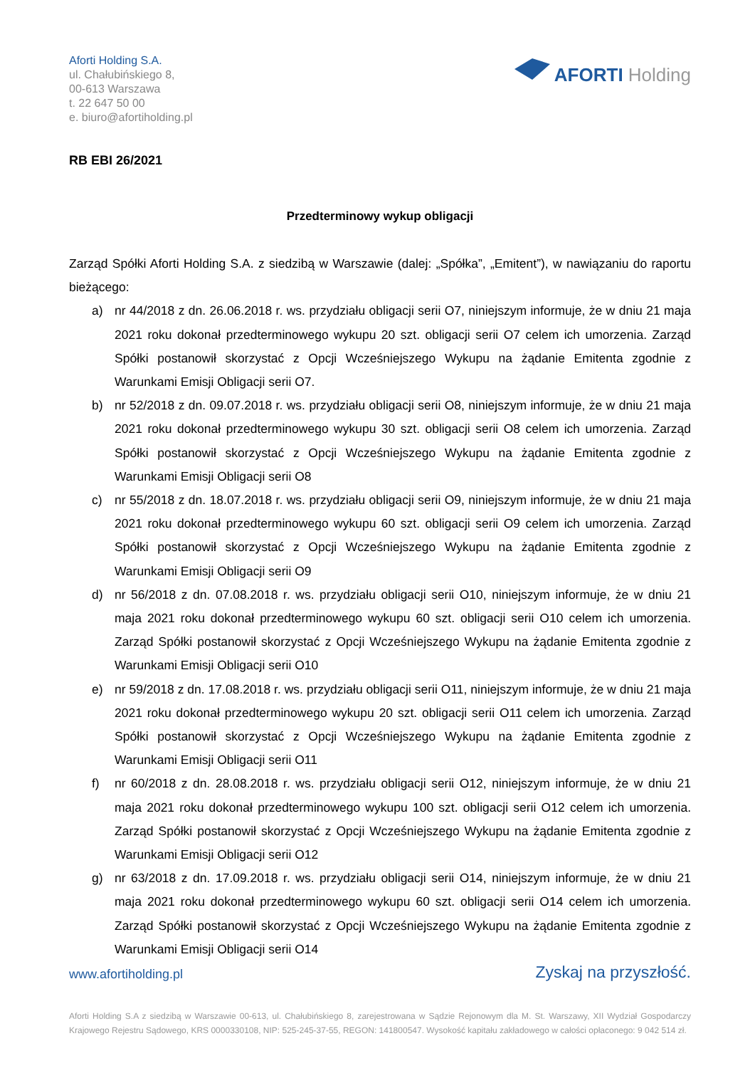Aforti Holding S.A.
ul. Chałubińskiego 8,
00-613 Warszawa
t. 22 647 50 00
e. biuro@afortiholding.pl
AFORTI Holding
RB EBI 26/2021
Przedterminowy wykup obligacji
Zarząd Spółki Aforti Holding S.A. z siedzibą w Warszawie (dalej: „Spółka”, „Emitent”), w nawiązaniu do raportu bieżącego:
a) nr 44/2018 z dn. 26.06.2018 r. ws. przydziału obligacji serii O7, niniejszym informuje, że w dniu 21 maja 2021 roku dokonał przedterminowego wykupu 20 szt. obligacji serii O7 celem ich umorzenia. Zarząd Spółki postanowił skorzystać z Opcji Wcześniejszego Wykupu na żądanie Emitenta zgodnie z Warunkami Emisji Obligacji serii O7.
b) nr 52/2018 z dn. 09.07.2018 r. ws. przydziału obligacji serii O8, niniejszym informuje, że w dniu 21 maja 2021 roku dokonał przedterminowego wykupu 30 szt. obligacji serii O8 celem ich umorzenia. Zarząd Spółki postanowił skorzystać z Opcji Wcześniejszego Wykupu na żądanie Emitenta zgodnie z Warunkami Emisji Obligacji serii O8
c) nr 55/2018 z dn. 18.07.2018 r. ws. przydziału obligacji serii O9, niniejszym informuje, że w dniu 21 maja 2021 roku dokonał przedterminowego wykupu 60 szt. obligacji serii O9 celem ich umorzenia. Zarząd Spółki postanowił skorzystać z Opcji Wcześniejszego Wykupu na żądanie Emitenta zgodnie z Warunkami Emisji Obligacji serii O9
d) nr 56/2018 z dn. 07.08.2018 r. ws. przydziału obligacji serii O10, niniejszym informuje, że w dniu 21 maja 2021 roku dokonał przedterminowego wykupu 60 szt. obligacji serii O10 celem ich umorzenia. Zarząd Spółki postanowił skorzystać z Opcji Wcześniejszego Wykupu na żądanie Emitenta zgodnie z Warunkami Emisji Obligacji serii O10
e) nr 59/2018 z dn. 17.08.2018 r. ws. przydziału obligacji serii O11, niniejszym informuje, że w dniu 21 maja 2021 roku dokonał przedterminowego wykupu 20 szt. obligacji serii O11 celem ich umorzenia. Zarząd Spółki postanowił skorzystać z Opcji Wcześniejszego Wykupu na żądanie Emitenta zgodnie z Warunkami Emisji Obligacji serii O11
f) nr 60/2018 z dn. 28.08.2018 r. ws. przydziału obligacji serii O12, niniejszym informuje, że w dniu 21 maja 2021 roku dokonał przedterminowego wykupu 100 szt. obligacji serii O12 celem ich umorzenia. Zarząd Spółki postanowił skorzystać z Opcji Wcześniejszego Wykupu na żądanie Emitenta zgodnie z Warunkami Emisji Obligacji serii O12
g) nr 63/2018 z dn. 17.09.2018 r. ws. przydziału obligacji serii O14, niniejszym informuje, że w dniu 21 maja 2021 roku dokonał przedterminowego wykupu 60 szt. obligacji serii O14 celem ich umorzenia. Zarząd Spółki postanowił skorzystać z Opcji Wcześniejszego Wykupu na żądanie Emitenta zgodnie z Warunkami Emisji Obligacji serii O14
www.afortiholding.pl Zyskaj na przyszłość.
Aforti Holding S.A z siedzibą w Warszawie 00-613, ul. Chałubińskiego 8, zarejestrowana w Sądzie Rejonowym dla M. St. Warszawy, XII Wydział Gospodarczy Krajowego Rejestru Sądowego, KRS 0000330108, NIP: 525-245-37-55, REGON: 141800547. Wysokość kapitału zakładowego w całości opłaconego: 9 042 514 zł.